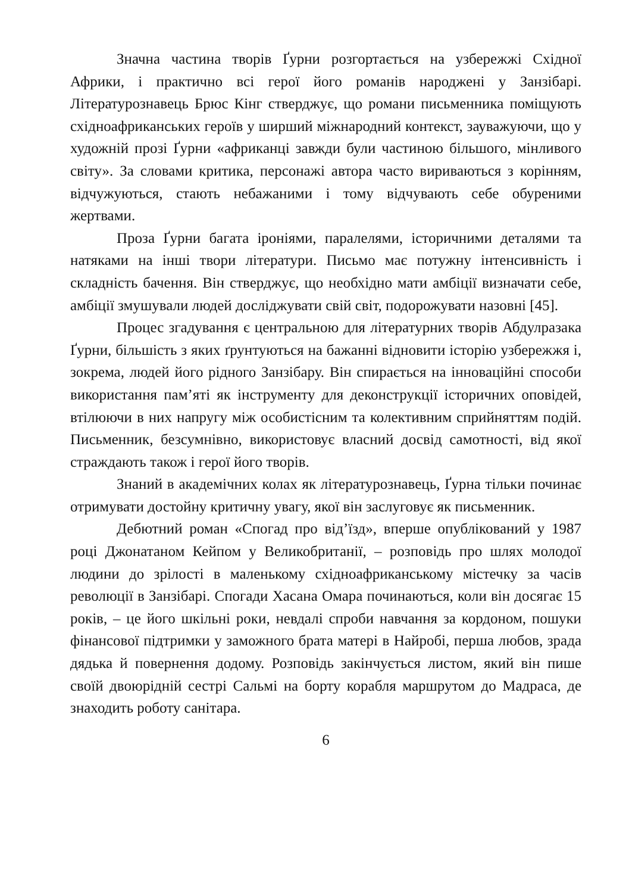Значна частина творів Ґурни розгортається на узбережжі Східної Африки, і практично всі герої його романів народжені у Занзібарі. Літературознавець Брюс Кінг стверджує, що романи письменника поміщують східноафриканських героїв у ширший міжнародний контекст, зауважуючи, що у художній прозі Ґурни «африканці завжди були частиною більшого, мінливого світу». За словами критика, персонажі автора часто вириваються з корінням, відчужуються, стають небажаними і тому відчувають себе обуреними жертвами.
Проза Ґурни багата іроніями, паралелями, історичними деталями та натяками на інші твори літератури. Письмо має потужну інтенсивність і складність бачення. Він стверджує, що необхідно мати амбіції визначати себе, амбіції змушували людей досліджувати свій світ, подорожувати назовні [45].
Процес згадування є центральною для літературних творів Абдулразака Ґурни, більшість з яких ґрунтуються на бажанні відновити історію узбережжя і, зокрема, людей його рідного Занзібару. Він спирається на інноваційні способи використання пам’яті як інструменту для деконструкції історичних оповідей, втілюючи в них напругу між особистісним та колективним сприйняттям подій. Письменник, безсумнівно, використовує власний досвід самотності, від якої страждають також і герої його творів.
Знаний в академічних колах як літературознавець, Ґурна тільки починає отримувати достойну критичну увагу, якої він заслуговує як письменник.
Дебютний роман «Спогад про від’їзд», вперше опублікований у 1987 році Джонатаном Кейпом у Великобританії, – розповідь про шлях молодої людини до зрілості в маленькому східноафриканському містечку за часів революції в Занзібарі. Спогади Хасана Омара починаються, коли він досягає 15 років, – це його шкільні роки, невдалі спроби навчання за кордоном, пошуки фінансової підтримки у заможного брата матері в Найробі, перша любов, зрада дядька й повернення додому. Розповідь закінчується листом, який він пише своїй двоюрідній сестрі Сальмі на борту корабля маршрутом до Мадраса, де знаходить роботу санітара.
6